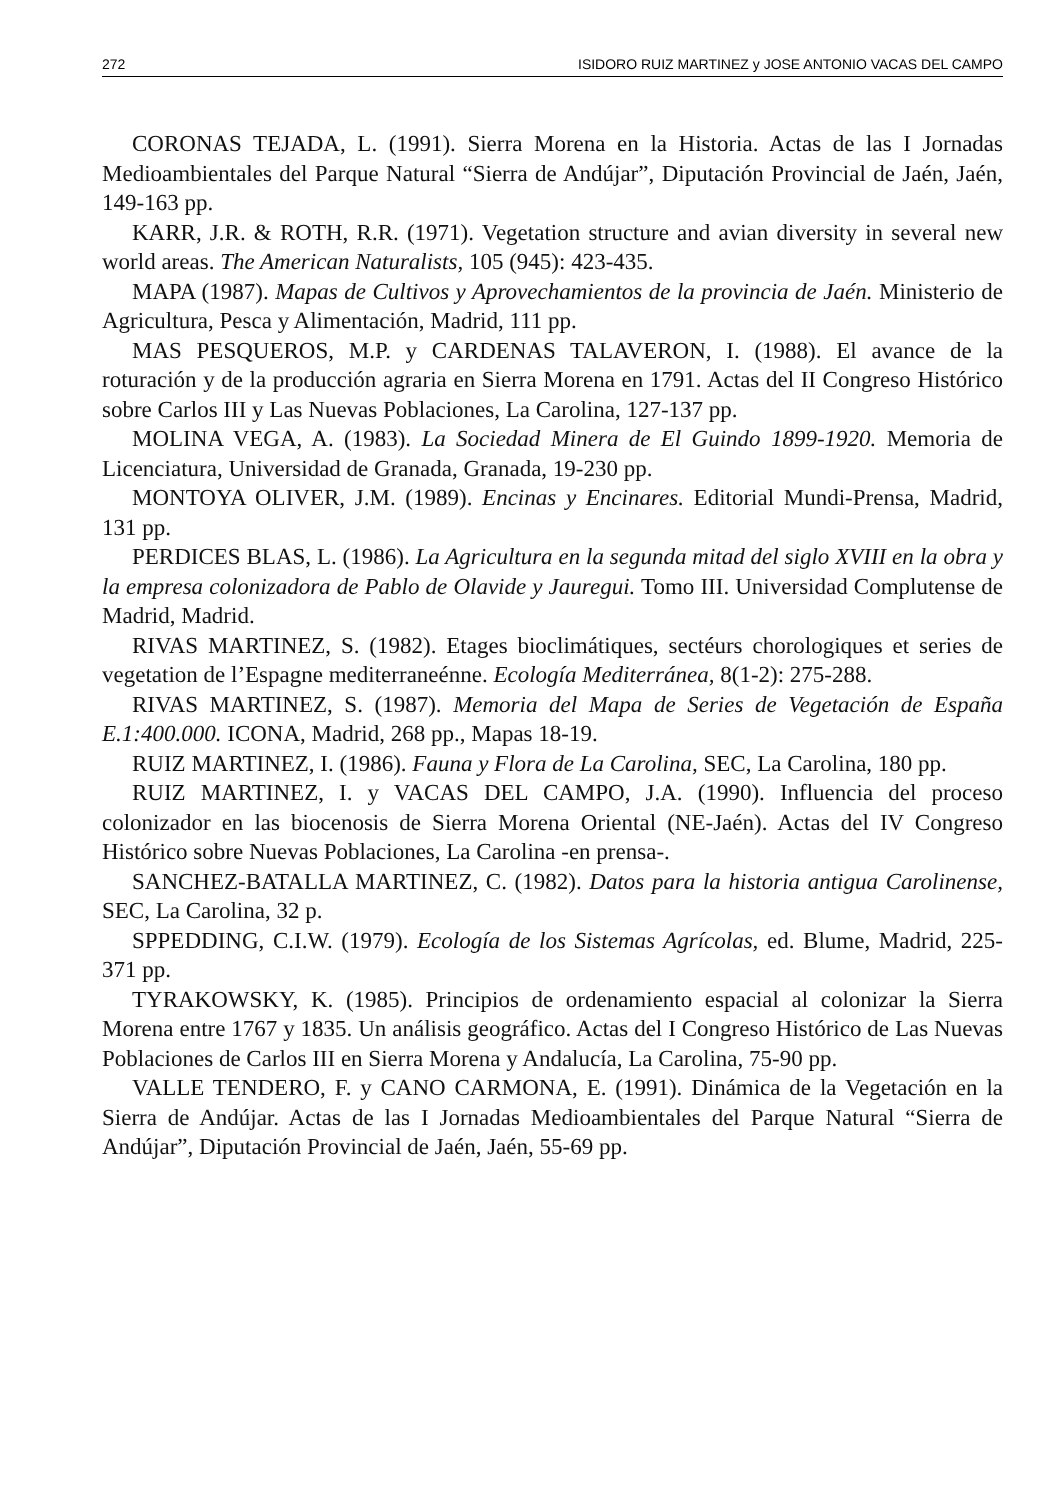272 ISIDORO RUIZ MARTINEZ y JOSE ANTONIO VACAS DEL CAMPO
CORONAS TEJADA, L. (1991). Sierra Morena en la Historia. Actas de las I Jornadas Medioambientales del Parque Natural “Sierra de Andújar”, Diputación Provincial de Jaén, Jaén, 149-163 pp.
KARR, J.R. & ROTH, R.R. (1971). Vegetation structure and avian diversity in several new world areas. The American Naturalists, 105 (945): 423-435.
MAPA (1987). Mapas de Cultivos y Aprovechamientos de la provincia de Jaén. Ministerio de Agricultura, Pesca y Alimentación, Madrid, 111 pp.
MAS PESQUEROS, M.P. y CARDENAS TALAVERON, I. (1988). El avance de la roturación y de la producción agraria en Sierra Morena en 1791. Actas del II Congreso Histórico sobre Carlos III y Las Nuevas Poblaciones, La Carolina, 127-137 pp.
MOLINA VEGA, A. (1983). La Sociedad Minera de El Guindo 1899-1920. Memoria de Licenciatura, Universidad de Granada, Granada, 19-230 pp.
MONTOYA OLIVER, J.M. (1989). Encinas y Encinares. Editorial Mundi-Prensa, Madrid, 131 pp.
PERDICES BLAS, L. (1986). La Agricultura en la segunda mitad del siglo XVIII en la obra y la empresa colonizadora de Pablo de Olavide y Jauregui. Tomo III. Universidad Complutense de Madrid, Madrid.
RIVAS MARTINEZ, S. (1982). Etages bioclimátiques, sectéurs chorologiques et series de vegetation de l’Espagne mediterraneénne. Ecología Mediterránea, 8(1-2): 275-288.
RIVAS MARTINEZ, S. (1987). Memoria del Mapa de Series de Vegetación de España E.1:400.000. ICONA, Madrid, 268 pp., Mapas 18-19.
RUIZ MARTINEZ, I. (1986). Fauna y Flora de La Carolina, SEC, La Carolina, 180 pp.
RUIZ MARTINEZ, I. y VACAS DEL CAMPO, J.A. (1990). Influencia del proceso colonizador en las biocenosis de Sierra Morena Oriental (NE-Jaén). Actas del IV Congreso Histórico sobre Nuevas Poblaciones, La Carolina -en prensa-.
SANCHEZ-BATALLA MARTINEZ, C. (1982). Datos para la historia antigua Carolinense, SEC, La Carolina, 32 p.
SPPEDDING, C.I.W. (1979). Ecología de los Sistemas Agrícolas, ed. Blume, Madrid, 225-371 pp.
TYRAKOWSKY, K. (1985). Principios de ordenamiento espacial al colonizar la Sierra Morena entre 1767 y 1835. Un análisis geográfico. Actas del I Congreso Histórico de Las Nuevas Poblaciones de Carlos III en Sierra Morena y Andalucía, La Carolina, 75-90 pp.
VALLE TENDERO, F. y CANO CARMONA, E. (1991). Dinámica de la Vegetación en la Sierra de Andújar. Actas de las I Jornadas Medioambientales del Parque Natural “Sierra de Andújar”, Diputación Provincial de Jaén, Jaén, 55-69 pp.